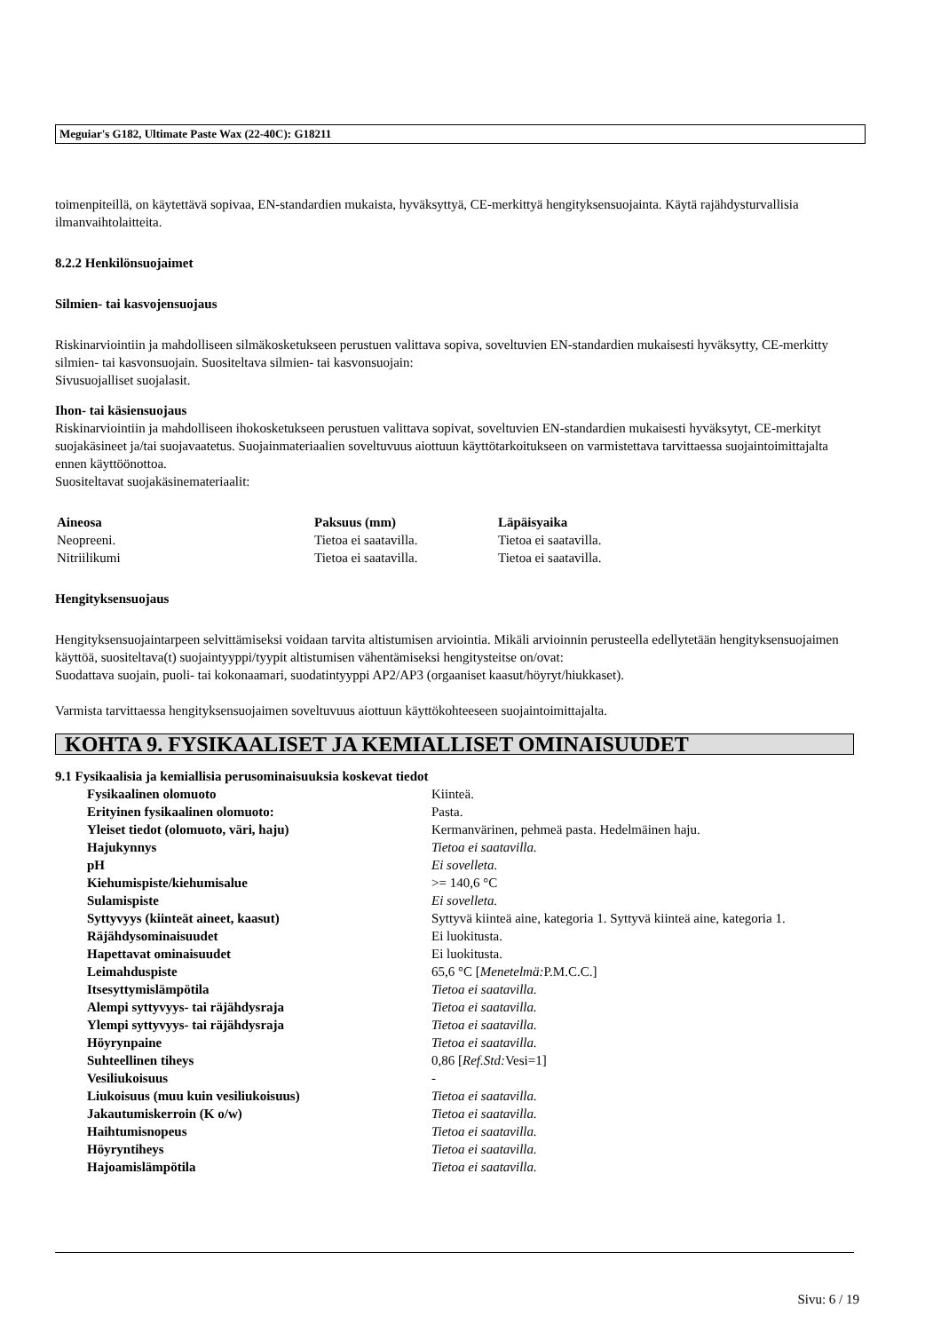Meguiar's G182, Ultimate Paste Wax (22-40C): G18211
toimenpiteillä, on käytettävä sopivaa, EN-standardien mukaista, hyväksyttyä, CE-merkittyä hengityksensuojainta. Käytä rajähdysturvallisia ilmanvaihtolaitteita.
8.2.2 Henkilönsuojaimet
Silmien- tai kasvojensuojaus
Riskinarviointiin ja mahdolliseen silmäkosketukseen perustuen valittava sopiva, soveltuvien EN-standardien mukaisesti hyväksytty, CE-merkitty silmien- tai kasvonsuojain. Suositeltava silmien- tai kasvonsuojain:
Sivusuojalliset suojalasit.
Ihon- tai käsiensuojaus
Riskinarviointiin ja mahdolliseen ihokosketukseen perustuen valittava sopivat, soveltuvien EN-standardien mukaisesti hyväksytyt, CE-merkityt suojakäsineet ja/tai suojavaatetus. Suojainmateriaalien soveltuvuus aiottuun käyttötarkoitukseen on varmistettava tarvittaessa suojaintoimittajalta ennen käyttöönottoa.
Suositeltavat suojakäsinemateriaalit:
| Aineosa | Paksuus (mm) | Läpäisyaika |
| --- | --- | --- |
| Neopreeni. | Tietoa ei saatavilla. | Tietoa ei saatavilla. |
| Nitriilikumi | Tietoa ei saatavilla. | Tietoa ei saatavilla. |
Hengityksensuojaus
Hengityksensuojaintarpeen selvittämiseksi voidaan tarvita altistumisen arviointia. Mikäli arvioinnin perusteella edellytetään hengityksensuojaimen käyttöä, suositeltava(t) suojaintyyppi/tyypit altistumisen vähentämiseksi hengitysteitse on/ovat:
Suodattava suojain, puoli- tai kokonaamari, suodatintyyppi AP2/AP3 (orgaaniset kaasut/höyryt/hiukkaset).
Varmista tarvittaessa hengityksensuojaimen soveltuvuus aiottuun käyttökohteeseen suojaintoimittajalta.
KOHTA 9. FYSIKAALISET JA KEMIALLISET OMINAISUUDET
9.1 Fysikaalisia ja kemiallisia perusominaisuuksia koskevat tiedot
| Fysikaalinen olomuoto | Kiinteä. |
| Erityinen fysikaalinen olomuoto: | Pasta. |
| Yleiset tiedot (olomuoto, väri, haju) | Kermanvärinen, pehmeä pasta. Hedelmäinen haju. |
| Hajukynnys | Tietoa ei saatavilla. |
| pH | Ei sovelleta. |
| Kiehumispiste/kiehumisalue | >= 140,6 °C |
| Sulamispiste | Ei sovelleta. |
| Syttyvyys (kiinteät aineet, kaasut) | Syttyvä kiinteä aine, kategoria 1. Syttyvä kiinteä aine, kategoria 1. |
| Räjähdysominaisuudet | Ei luokitusta. |
| Hapettavat ominaisuudet | Ei luokitusta. |
| Leimahduspiste | 65,6 °C [ Menetelmä: P.M.C.C.] |
| Itsesyttymislämpötila | Tietoa ei saatavilla. |
| Alempi syttyvyys- tai räjähdysraja | Tietoa ei saatavilla. |
| Ylempi syttyvyys- tai räjähdysraja | Tietoa ei saatavilla. |
| Höyrynpaine | Tietoa ei saatavilla. |
| Suhteellinen tiheys | 0,86 [ Ref.Std: Vesi=1] |
| Vesiliukoisuus | - |
| Liukoisuus (muu kuin vesiliukoisuus) | Tietoa ei saatavilla. |
| Jakautumiskerroin (K o/w) | Tietoa ei saatavilla. |
| Haihtumisnopeus | Tietoa ei saatavilla. |
| Höyryntiheys | Tietoa ei saatavilla. |
| Hajoamislämpötila | Tietoa ei saatavilla. |
Sivu: 6 / 19